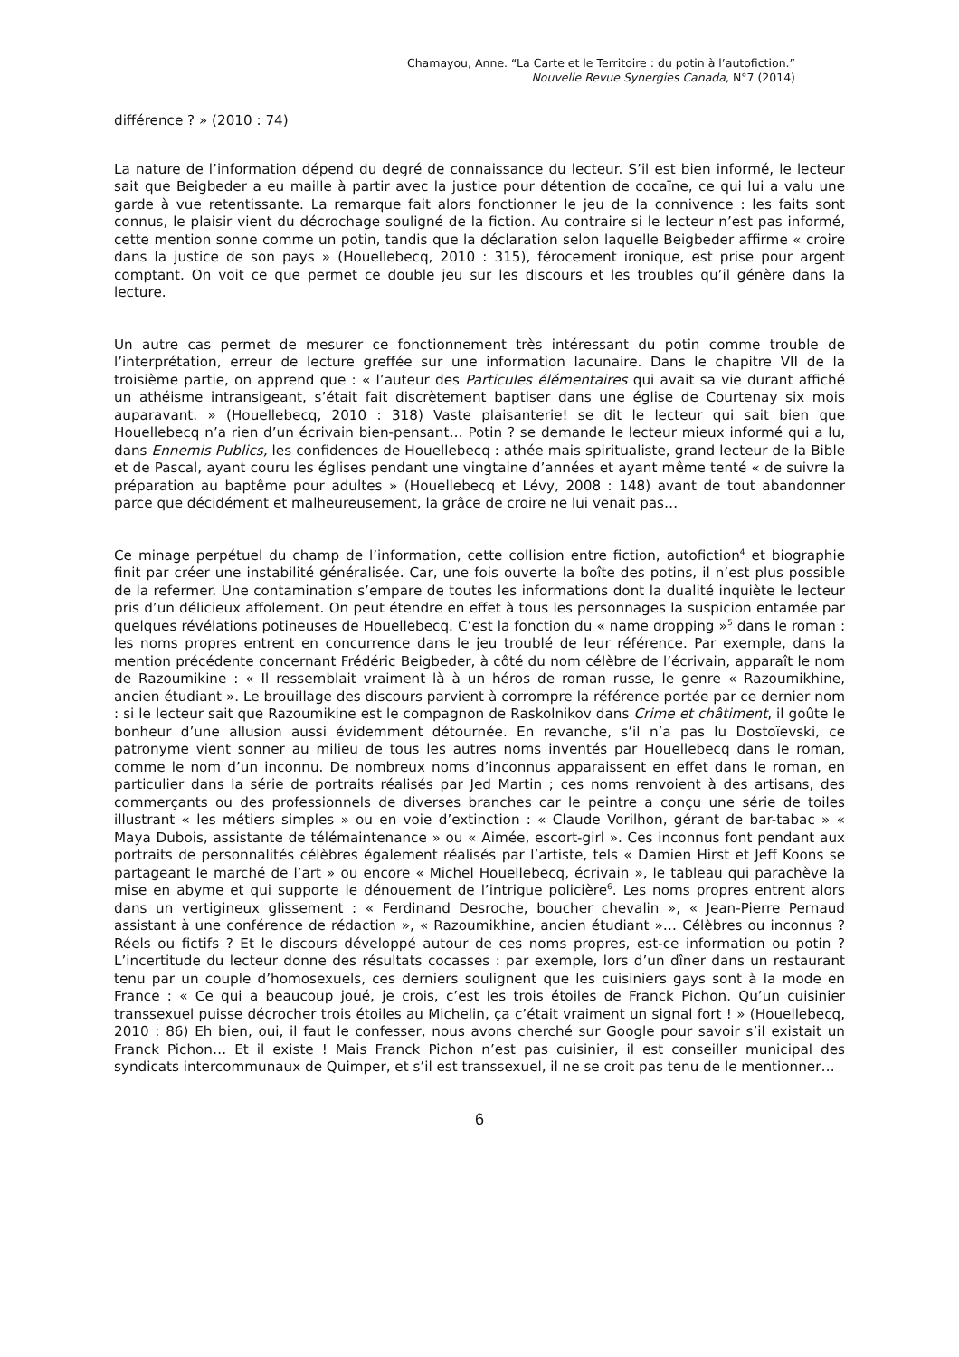Chamayou, Anne. “La Carte et le Territoire : du potin à l’autofiction.”
Nouvelle Revue Synergies Canada, N°7 (2014)
différence ? » (2010 : 74)
La nature de l’information dépend du degré de connaissance du lecteur. S’il est bien informé, le lecteur sait que Beigbeder a eu maille à partir avec la justice pour détention de cocaïne, ce qui lui a valu une garde à vue retentissante. La remarque fait alors fonctionner le jeu de la connivence : les faits sont connus, le plaisir vient du décrochage souligné de la fiction. Au contraire si le lecteur n’est pas informé, cette mention sonne comme un potin, tandis que la déclaration selon laquelle Beigbeder affirme « croire dans la justice de son pays » (Houellebecq, 2010 : 315), férocement ironique, est prise pour argent comptant. On voit ce que permet ce double jeu sur les discours et les troubles qu’il génère dans la lecture.
Un autre cas permet de mesurer ce fonctionnement très intéressant du potin comme trouble de l’interprétation, erreur de lecture greffée sur une information lacunaire. Dans le chapitre VII de la troisième partie, on apprend que : « l’auteur des Particules élémentaires qui avait sa vie durant affiché un athéisme intransigeant, s’était fait discrètement baptiser dans une église de Courtenay six mois auparavant. » (Houellebecq, 2010 : 318) Vaste plaisanterie! se dit le lecteur qui sait bien que Houellebecq n’a rien d’un écrivain bien-pensant… Potin ? se demande le lecteur mieux informé qui a lu, dans Ennemis Publics, les confidences de Houellebecq : athée mais spiritualiste, grand lecteur de la Bible et de Pascal, ayant couru les églises pendant une vingtaine d’années et ayant même tenté « de suivre la préparation au baptême pour adultes » (Houellebecq et Lévy, 2008 : 148) avant de tout abandonner parce que décidément et malheureusement, la grâce de croire ne lui venait pas…
Ce minage perpétuel du champ de l’information, cette collision entre fiction, autofiction<sup>4</sup> et biographie finit par créer une instabilité généralisée. Car, une fois ouverte la boîte des potins, il n’est plus possible de la refermer. Une contamination s’empare de toutes les informations dont la dualité inquiète le lecteur pris d’un délicieux affolement. On peut étendre en effet à tous les personnages la suspicion entamée par quelques révélations potineuses de Houellebecq. C’est la fonction du « name dropping »<sup>5</sup> dans le roman : les noms propres entrent en concurrence dans le jeu troublé de leur référence. Par exemple, dans la mention précédente concernant Frédéric Beigbeder, à côté du nom célèbre de l’écrivain, apparaît le nom de Razoumikine : « Il ressemblait vraiment là à un héros de roman russe, le genre « Razoumikhine, ancien étudiant ». Le brouillage des discours parvient à corrompre la référence portée par ce dernier nom : si le lecteur sait que Razoumikine est le compagnon de Raskolnikov dans Crime et châtiment, il goûte le bonheur d’une allusion aussi évidemment détournée. En revanche, s’il n’a pas lu Dostoïevski, ce patronyme vient sonner au milieu de tous les autres noms inventés par Houellebecq dans le roman, comme le nom d’un inconnu. De nombreux noms d’inconnus apparaissent en effet dans le roman, en particulier dans la série de portraits réalisés par Jed Martin ; ces noms renvoient à des artisans, des commerçants ou des professionnels de diverses branches car le peintre a conçu une série de toiles illustrant « les métiers simples » ou en voie d’extinction : « Claude Vorilhon, gérant de bar-tabac » « Maya Dubois, assistante de télémaintenance » ou « Aimée, escort-girl ». Ces inconnus font pendant aux portraits de personnalités célèbres également réalisés par l’artiste, tels « Damien Hirst et Jeff Koons se partageant le marché de l’art » ou encore « Michel Houellebecq, écrivain », le tableau qui parachève la mise en abyme et qui supporte le dénouement de l’intrigue policière<sup>6</sup>. Les noms propres entrent alors dans un vertigineux glissement : « Ferdinand Desroche, boucher chevalin », « Jean-Pierre Pernaud assistant à une conférence de rédaction », « Razoumikhine, ancien étudiant »… Célèbres ou inconnus ? Réels ou fictifs ? Et le discours développé autour de ces noms propres, est-ce information ou potin ? L’incertitude du lecteur donne des résultats cocasses : par exemple, lors d’un dîner dans un restaurant tenu par un couple d’homosexuels, ces derniers soulignent que les cuisiniers gays sont à la mode en France : « Ce qui a beaucoup joué, je crois, c’est les trois étoiles de Franck Pichon. Qu’un cuisinier transsexuel puisse décrocher trois étoiles au Michelin, ça c’était vraiment un signal fort ! » (Houellebecq, 2010 : 86) Eh bien, oui, il faut le confesser, nous avons cherché sur Google pour savoir s’il existait un Franck Pichon… Et il existe ! Mais Franck Pichon n’est pas cuisinier, il est conseiller municipal des syndicats intercommunaux de Quimper, et s’il est transsexuel, il ne se croit pas tenu de le mentionner…
6